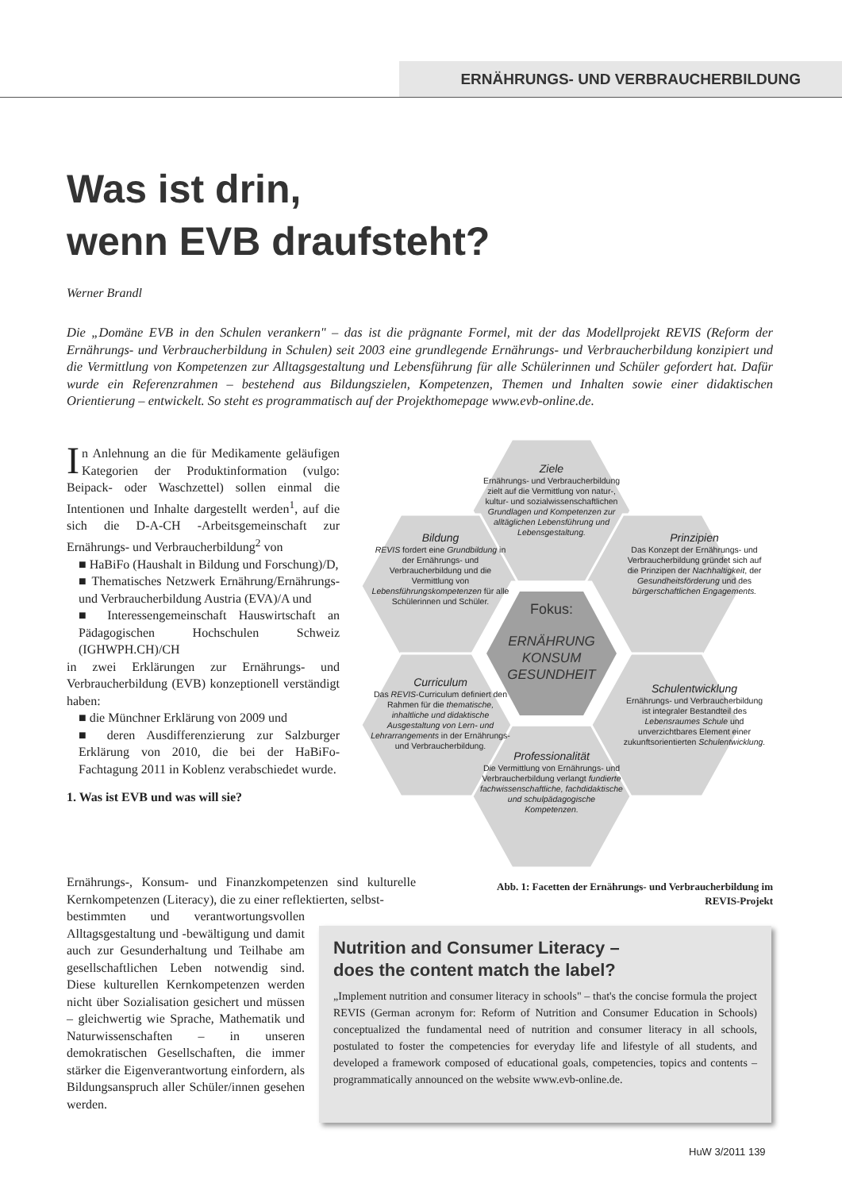ERNÄHRUNGS- UND VERBRAUCHERBILDUNG
Was ist drin,
wenn EVB draufsteht?
Werner Brandl
Die „Domäne EVB in den Schulen verankern" – das ist die prägnante Formel, mit der das Modellprojekt REVIS (Reform der Ernährungs- und Verbraucherbildung in Schulen) seit 2003 eine grundlegende Ernährungs- und Verbraucherbildung konzipiert und die Vermittlung von Kompetenzen zur Alltagsgestaltung und Lebensführung für alle Schülerinnen und Schüler gefordert hat. Dafür wurde ein Referenzrahmen – bestehend aus Bildungszielen, Kompetenzen, Themen und Inhalten sowie einer didaktischen Orientierung – entwickelt. So steht es programmatisch auf der Projekthomepage www.evb-online.de.
In Anlehnung an die für Medikamente geläufigen Kategorien der Produktinformation (vulgo: Beipack- oder Waschzettel) sollen einmal die Intentionen und Inhalte dargestellt werden<sup>1</sup>, auf die sich die D-A-CH -Arbeitsgemeinschaft zur Ernährungs- und Verbraucherbildung<sup>2</sup> von
■ HaBiFo (Haushalt in Bildung und Forschung)/D,
■ Thematisches Netzwerk Ernährung/Ernährungs- und Verbraucherbildung Austria (EVA)/A und
■ Interessengemeinschaft Hauswirtschaft an Pädagogischen Hochschulen Schweiz (IGHWPH.CH)/CH
in zwei Erklärungen zur Ernährungs- und Verbraucherbildung (EVB) konzeptionell verständigt haben:
■ die Münchner Erklärung von 2009 und
■ deren Ausdifferenzierung zur Salzburger Erklärung von 2010, die bei der HaBiFo-Fachtagung 2011 in Koblenz verabschiedet wurde.
1. Was ist EVB und was will sie?
Ziele
Ernährungs- und Verbraucherbildung zielt auf die Vermittlung von natur-, kultur- und sozialwissenschaftlichen Grundlagen und Kompetenzen zur alltäglichen Lebensführung und Lebensgestaltung.
Bildung
REVIS fordert eine Grundbildung in der Ernährungs- und Verbraucherbildung und die Vermittlung von Lebensführungskompetenzen für alle Schülerinnen und Schüler.
Prinzipien
Das Konzept der Ernährungs- und Verbraucherbildung gründet sich auf die Prinzipen der Nachhaltigkeit, der Gesundheitsförderung und des bürgerschaftlichen Engagements.
Fokus:
ERNÄHRUNG KONSUM GESUNDHEIT
Curriculum
Das REVIS-Curriculum definiert den Rahmen für die thematische, inhaltliche und didaktische Ausgestaltung von Lern- und Lehrarrangements in der Ernährungs- und Verbraucherbildung.
Schulentwicklung
Ernährungs- und Verbraucherbildung ist integraler Bestandteil des Lebensraumes Schule und unverzichtbares Element einer zukunftsorientierten Schulentwicklung.
Professionalität
Die Vermittlung von Ernährungs- und Verbraucherbildung verlangt fundierte fachwissenschaftliche, fachdidaktische und schulpädagogische Kompetenzen.
Abb. 1: Facetten der Ernährungs- und Verbraucherbildung im REVIS-Projekt
Ernährungs-, Konsum- und Finanzkompetenzen sind kulturelle Kernkompetenzen (Literacy), die zu einer reflektierten, selbst-
bestimmten und verantwortungsvollen Alltagsgestaltung und -bewältigung und damit auch zur Gesunderhaltung und Teilhabe am gesellschaftlichen Leben notwendig sind. Diese kulturellen Kernkompetenzen werden nicht über Sozialisation gesichert und müssen – gleichwertig wie Sprache, Mathematik und Naturwissenschaften – in unseren demokratischen Gesellschaften, die immer stärker die Eigenverantwortung einfordern, als Bildungsanspruch aller Schüler/innen gesehen werden.
Nutrition and Consumer Literacy –
does the content match the label?
„Implement nutrition and consumer literacy in schools" – that's the concise formula the project REVIS (German acronym for: Reform of Nutrition and Consumer Education in Schools) conceptualized the fundamental need of nutrition and consumer literacy in all schools, postulated to foster the competencies for everyday life and lifestyle of all students, and developed a framework composed of educational goals, competencies, topics and contents – programmatically announced on the website www.evb-online.de.
HuW 3/2011 139